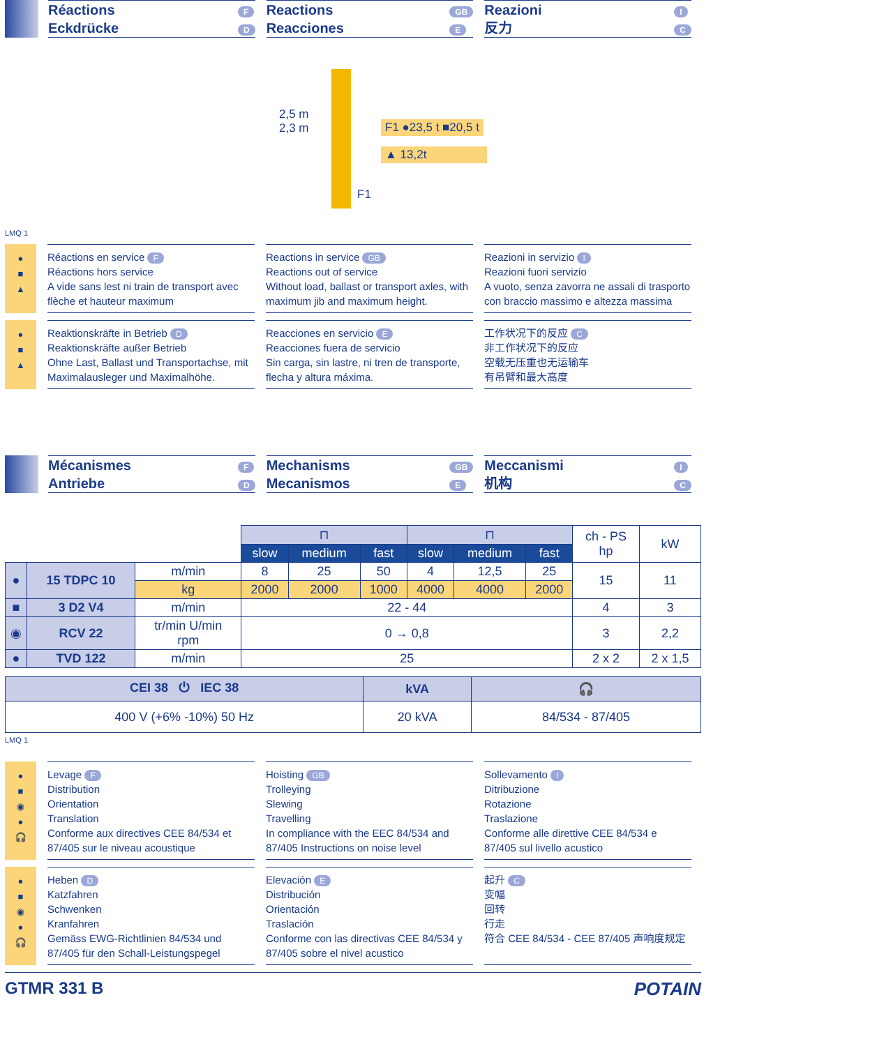Réactions
Eckdrücke F
D
Reactions
Reacciones GB
E
Reazioni
反力 I
C
2,5 m
2,3 m
F1
F1 ●23,5 t ■20,5 t
▲ 13,2t
LMQ 1
●
■
▲
Réactions en service F
Réactions hors service
A vide sans lest ni train de transport avec flèche et hauteur maximum
Reactions in service GB
Reactions out of service
Without load, ballast or transport axles, with maximum jib and maximum height.
Reazioni in servizio I
Reazioni fuori servizio
A vuoto, senza zavorra ne assali di trasporto con braccio massimo e altezza massima
●
■
▲
Reaktionskräfte in Betrieb D
Reaktionskräfte außer Betrieb
Ohne Last, Ballast und Transportachse, mit Maximalausleger und Maximalhöhe.
Reacciones en servicio E
Reacciones fuera de servicio
Sin carga, sin lastre, ni tren de transporte, flecha y altura máxima.
工作状况下的反应 C
非工作状况下的反应
空载无压重也无运输车
有吊臂和最大高度
Mécanismes
Antriebe F
D
Mechanisms
Mecanismos GB
E
Meccanismi
机构 I
C
| | | | ⊓ | | | ⊓ | | | ch - PS hp | kW |
| | | | slow | medium | fast | slow | medium | fast | | |
| ● | 15 TDPC 10 | m/min | 8 | 25 | 50 | 4 | 12,5 | 25 | 15 | 11 |
| | | kg | 2000 | 2000 | 1000 | 4000 | 4000 | 2000 | | |
| ■ | 3 D2 V4 | m/min | 22 - 44 | | | | | | 4 | 3 |
| ◉ | RCV 22 | tr/min U/min rpm | 0 → 0,8 | | | | | | 3 | 2,2 |
| ● | TVD 122 | m/min | 25 | | | | | | 2 x 2 | 2 x 1,5 |
| CEI 38 ⏻ IEC 38 | kVA | 🎧 |
| 400 V (+6% -10%) 50 Hz | 20 kVA | 84/534 - 87/405 |
LMQ 1
●
■
◉
●
🎧
Levage F
Distribution
Orientation
Translation
Conforme aux directives CEE 84/534 et 87/405 sur le niveau acoustique
Hoisting GB
Trolleying
Slewing
Travelling
In compliance with the EEC 84/534 and 87/405 Instructions on noise level
Sollevamento I
Ditribuzione
Rotazione
Traslazione
Conforme alle direttive CEE 84/534 e 87/405 sul livello acustico
●
■
◉
●
🎧
Heben D
Katzfahren
Schwenken
Kranfahren
Gemäss EWG-Richtlinien 84/534 und 87/405 für den Schall-Leistungspegel
Elevación E
Distribución
Orientación
Traslación
Conforme con las directivas CEE 84/534 y 87/405 sobre el nivel acustico
起升 C
变幅
回转
行走
符合 CEE 84/534 - CEE 87/405 声响度规定
GTMR 331 B POTAIN